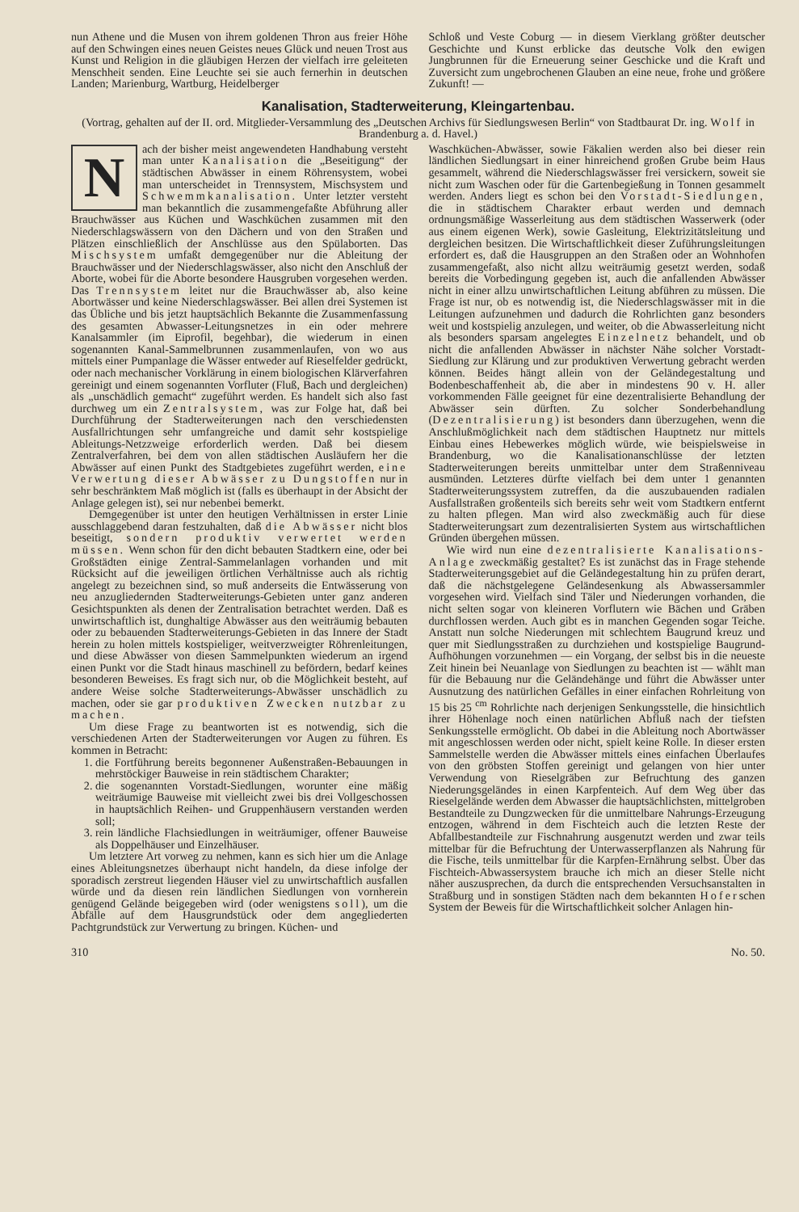nun Athene und die Musen von ihrem goldenen Thron aus freier Höhe auf den Schwingen eines neuen Geistes neues Glück und neuen Trost aus Kunst und Religion in die gläubigen Herzen der vielfach irre geleiteten Menschheit senden. Eine Leuchte sei sie auch fernerhin in deutschen Landen; Marienburg, Wartburg, Heidelberger
Schloß und Veste Coburg — in diesem Vierklang größter deutscher Geschichte und Kunst erblicke das deutsche Volk den ewigen Jungbrunnen für die Erneuerung seiner Geschicke und die Kraft und Zuversicht zum ungebrochenen Glauben an eine neue, frohe und größere Zukunft! —
Kanalisation, Stadterweiterung, Kleingartenbau.
(Vortrag, gehalten auf der II. ord. Mitglieder-Versammlung des „Deutschen Archivs für Siedlungswesen Berlin“ von Stadtbaurat Dr. ing. Wolf in Brandenburg a. d. Havel.)
Nach der bisher meist angewendeten Handhabung versteht man unter Kanalisation die „Beseitigung“ der städtischen Abwässer in einem Röhrensystem, wobei man unterscheidet in Trennsystem, Mischsystem und Schwemmkanalisation. Unter letzter versteht man bekanntlich die zusammengefaßte Abführung aller Brauchwässer aus Küchen und Waschküchen zusammen mit den Niederschlagswässern von den Dächern und von den Straßen und Plätzen einschließlich der Anschlüsse aus den Spülaborten. Das Mischsystem umfaßt demgegenüber nur die Ableitung der Brauchwässer und der Niederschlagswässer, also nicht den Anschluß der Aborte, wobei für die Aborte besondere Hausgruben vorgesehen werden. Das Trennsystem leitet nur die Brauchwässer ab, also keine Abortwässer und keine Niederschlagswässer. Bei allen drei Systemen ist das Übliche und bis jetzt hauptsächlich Bekannte die Zusammenfassung des gesamten Abwasser-Leitungsnetzes in ein oder mehrere Kanalsammler (im Eiprofil, begehbar), die wiederum in einen sogenannten Kanal-Sammelbrunnen zusammenlaufen, von wo aus mittels einer Pumpanlage die Wässer entweder auf Rieselfelder gedrückt, oder nach mechanischer Vorklärung in einem biologischen Klärverfahren gereinigt und einem sogenannten Vorfluter (Fluß, Bach und dergleichen) als „unschädlich gemacht“ zugeführt werden. Es handelt sich also fast durchweg um ein Zentralsystem, was zur Folge hat, daß bei Durchführung der Stadterweiterungen nach den verschiedensten Ausfallrichtungen sehr umfangreiche und damit sehr kostspielige Ableitungs-Netzzweige erforderlich werden. Daß bei diesem Zentralverfahren, bei dem von allen städtischen Ausläufern her die Abwässer auf einen Punkt des Stadtgebietes zugeführt werden, eine Verwertung dieser Abwässer zu Dungstoffen nur in sehr beschränktem Maß möglich ist (falls es überhaupt in der Absicht der Anlage gelegen ist), sei nur nebenbei bemerkt.
Demgegenüber ist unter den heutigen Verhältnissen in erster Linie ausschlaggebend daran festzuhalten, daß die Abwässer nicht blos beseitigt, sondern produktiv verwertet werden müssen. Wenn schon für den dicht bebauten Stadtkern eine, oder bei Großstädten einige Zentral-Sammelanlagen vorhanden und mit Rücksicht auf die jeweiligen örtlichen Verhältnisse auch als richtig angelegt zu bezeichnen sind, so muß anderseits die Entwässerung von neu anzugliedernden Stadterweiterungs-Gebieten unter ganz anderen Gesichtspunkten als denen der Zentralisation betrachtet werden. Daß es unwirtschaftlich ist, dunghaltige Abwässer aus den weiträumig bebauten oder zu bebauenden Stadterweiterungs-Gebieten in das Innere der Stadt herein zu holen mittels kostspieliger, weitverzweigter Röhrenleitungen, und diese Abwässer von diesen Sammelpunkten wiederum an irgend einen Punkt vor die Stadt hinaus maschinell zu befördern, bedarf keines besonderen Beweises. Es fragt sich nur, ob die Möglichkeit besteht, auf andere Weise solche Stadterweiterungs-Abwässer unschädlich zu machen, oder sie gar produktiven Zwecken nutzbar zu machen.
Um diese Frage zu beantworten ist es notwendig, sich die verschiedenen Arten der Stadterweiterungen vor Augen zu führen. Es kommen in Betracht:
1. die Fortführung bereits begonnener Außenstraßen-Bebauungen in mehrstöckiger Bauweise in rein städtischem Charakter;
2. die sogenannten Vorstadt-Siedlungen, worunter eine mäßig weiträumige Bauweise mit vielleicht zwei bis drei Vollgeschossen in hauptsächlich Reihen- und Gruppenhäusern verstanden werden soll;
3. rein ländliche Flachsiedlungen in weiträumiger, offener Bauweise als Doppelhäuser und Einzelhäuser.
Um letztere Art vorweg zu nehmen, kann es sich hier um die Anlage eines Ableitungsnetzes überhaupt nicht handeln, da diese infolge der sporadisch zerstreut liegenden Häuser viel zu unwirtschaftlich ausfallen würde und da diesen rein ländlichen Siedlungen von vornherein genügend Gelände beigegeben wird (oder wenigstens soll), um die Abfälle auf dem Hausgrundstück oder dem angegliederten Pachtgrundstück zur Verwertung zu bringen. Küchen- und
Waschküchen-Abwässer, sowie Fäkalien werden also bei dieser rein ländlichen Siedlungsart in einer hinreichend großen Grube beim Haus gesammelt, während die Niederschlagswässer frei versickern, soweit sie nicht zum Waschen oder für die Gartenbegießung in Tonnen gesammelt werden. Anders liegt es schon bei den Vorstadt-Siedlungen, die in städtischem Charakter erbaut werden und demnach ordnungsmäßige Wasserleitung aus dem städtischen Wasserwerk (oder aus einem eigenen Werk), sowie Gasleitung, Elektrizitätsleitung und dergleichen besitzen. Die Wirtschaftlichkeit dieser Zuführungsleitungen erfordert es, daß die Hausgruppen an den Straßen oder an Wohnhofen zusammengefaßt, also nicht allzu weiträumig gesetzt werden, sodaß bereits die Vorbedingung gegeben ist, auch die anfallenden Abwässer nicht in einer allzu unwirtschaftlichen Leitung abführen zu müssen. Die Frage ist nur, ob es notwendig ist, die Niederschlagswässer mit in die Leitungen aufzunehmen und dadurch die Rohrlichten ganz besonders weit und kostspielig anzulegen, und weiter, ob die Abwasserleitung nicht als besonders sparsam angelegtes Einzelnetz behandelt, und ob nicht die anfallenden Abwässer in nächster Nähe solcher Vorstadt-Siedlung zur Klärung und zur produktiven Verwertung gebracht werden können. Beides hängt allein von der Geländegestaltung und Bodenbeschaffenheit ab, die aber in mindestens 90 v. H. aller vorkommenden Fälle geeignet für eine dezentralisierte Behandlung der Abwässer sein dürften. Zu solcher Sonderbehandlung (Dezentralisierung) ist besonders dann überzugehen, wenn die Anschlußmöglichkeit nach dem städtischen Hauptnetz nur mittels Einbau eines Hebewerkes möglich würde, wie beispielsweise in Brandenburg, wo die Kanalisationanschlüsse der letzten Stadterweiterungen bereits unmittelbar unter dem Straßenniveau ausmünden. Letzteres dürfte vielfach bei dem unter 1 genannten Stadterweiterungssystem zutreffen, da die auszubauenden radialen Ausfallstraßen großenteils sich bereits sehr weit vom Stadtkern entfernt zu halten pflegen. Man wird also zweckmäßig auch für diese Stadterweiterungsart zum dezentralisierten System aus wirtschaftlichen Gründen übergehen müssen.
Wie wird nun eine dezentralisierte Kanalisations-Anlage zweckmäßig gestaltet? Es ist zunächst das in Frage stehende Stadterweiterungsgebiet auf die Geländegestaltung hin zu prüfen derart, daß die nächstgelegene Geländesenkung als Abwassersammler vorgesehen wird. Vielfach sind Täler und Niederungen vorhanden, die nicht selten sogar von kleineren Vorflutern wie Bächen und Gräben durchflossen werden. Auch gibt es in manchen Gegenden sogar Teiche. Anstatt nun solche Niederungen mit schlechtem Baugrund kreuz und quer mit Siedlungsstraßen zu durchziehen und kostspielige Baugrund-Aufhöhungen vorzunehmen — ein Vorgang, der selbst bis in die neueste Zeit hinein bei Neuanlage von Siedlungen zu beachten ist — wählt man für die Bebauung nur die Geländehänge und führt die Abwässer unter Ausnutzung des natürlichen Gefälles in einer einfachen Rohrleitung von 15 bis 25 <sup>cm</sup> Rohrlichte nach derjenigen Senkungsstelle, die hinsichtlich ihrer Höhenlage noch einen natürlichen Abfluß nach der tiefsten Senkungsstelle ermöglicht. Ob dabei in die Ableitung noch Abortwässer mit angeschlossen werden oder nicht, spielt keine Rolle. In dieser ersten Sammelstelle werden die Abwässer mittels eines einfachen Überlaufes von den gröbsten Stoffen gereinigt und gelangen von hier unter Verwendung von Rieselgräben zur Befruchtung des ganzen Niederungsgeländes in einen Karpfenteich. Auf dem Weg über das Rieselgelände werden dem Abwasser die hauptsächlichsten, mittelgroben Bestandteile zu Dungzwecken für die unmittelbare Nahrungs-Erzeugung entzogen, während in dem Fischteich auch die letzten Reste der Abfallbestandteile zur Fischnahrung ausgenutzt werden und zwar teils mittelbar für die Befruchtung der Unterwasserpflanzen als Nahrung für die Fische, teils unmittelbar für die Karpfen-Ernährung selbst. Über das Fischteich-Abwassersystem brauche ich mich an dieser Stelle nicht näher auszusprechen, da durch die entsprechenden Versuchsanstalten in Straßburg und in sonstigen Städten nach dem bekannten Hoferschen System der Beweis für die Wirtschaftlichkeit solcher Anlagen hin-
310 No. 50.